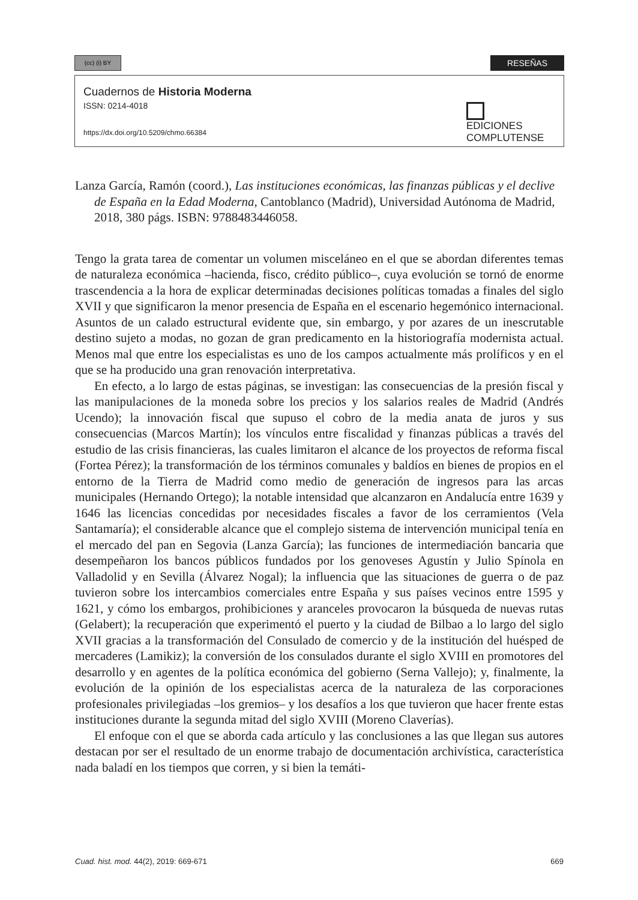(cc) (i) BY RESEÑAS
Cuadernos de Historia Moderna
ISSN: 0214-4018
https://dx.doi.org/10.5209/chmo.66384
EDICIONES
COMPLUTENSE
Lanza García, Ramón (coord.), Las instituciones económicas, las finanzas públicas y el declive de España en la Edad Moderna, Cantoblanco (Madrid), Universidad Autónoma de Madrid, 2018, 380 págs. ISBN: 9788483446058.
Tengo la grata tarea de comentar un volumen misceláneo en el que se abordan diferentes temas de naturaleza económica –hacienda, fisco, crédito público–, cuya evolución se tornó de enorme trascendencia a la hora de explicar determinadas decisiones políticas tomadas a finales del siglo XVII y que significaron la menor presencia de España en el escenario hegemónico internacional. Asuntos de un calado estructural evidente que, sin embargo, y por azares de un inescrutable destino sujeto a modas, no gozan de gran predicamento en la historiografía modernista actual. Menos mal que entre los especialistas es uno de los campos actualmente más prolíficos y en el que se ha producido una gran renovación interpretativa.
En efecto, a lo largo de estas páginas, se investigan: las consecuencias de la presión fiscal y las manipulaciones de la moneda sobre los precios y los salarios reales de Madrid (Andrés Ucendo); la innovación fiscal que supuso el cobro de la media anata de juros y sus consecuencias (Marcos Martín); los vínculos entre fiscalidad y finanzas públicas a través del estudio de las crisis financieras, las cuales limitaron el alcance de los proyectos de reforma fiscal (Fortea Pérez); la transformación de los términos comunales y baldíos en bienes de propios en el entorno de la Tierra de Madrid como medio de generación de ingresos para las arcas municipales (Hernando Ortego); la notable intensidad que alcanzaron en Andalucía entre 1639 y 1646 las licencias concedidas por necesidades fiscales a favor de los cerramientos (Vela Santamaría); el considerable alcance que el complejo sistema de intervención municipal tenía en el mercado del pan en Segovia (Lanza García); las funciones de intermediación bancaria que desempeñaron los bancos públicos fundados por los genoveses Agustín y Julio Spínola en Valladolid y en Sevilla (Álvarez Nogal); la influencia que las situaciones de guerra o de paz tuvieron sobre los intercambios comerciales entre España y sus países vecinos entre 1595 y 1621, y cómo los embargos, prohibiciones y aranceles provocaron la búsqueda de nuevas rutas (Gelabert); la recuperación que experimentó el puerto y la ciudad de Bilbao a lo largo del siglo XVII gracias a la transformación del Consulado de comercio y de la institución del huésped de mercaderes (Lamikiz); la conversión de los consulados durante el siglo XVIII en promotores del desarrollo y en agentes de la política económica del gobierno (Serna Vallejo); y, finalmente, la evolución de la opinión de los especialistas acerca de la naturaleza de las corporaciones profesionales privilegiadas –los gremios– y los desafíos a los que tuvieron que hacer frente estas instituciones durante la segunda mitad del siglo XVIII (Moreno Claverías).
El enfoque con el que se aborda cada artículo y las conclusiones a las que llegan sus autores destacan por ser el resultado de un enorme trabajo de documentación archivística, característica nada baladí en los tiempos que corren, y si bien la temáti-
Cuad. hist. mod. 44(2), 2019: 669-671 669